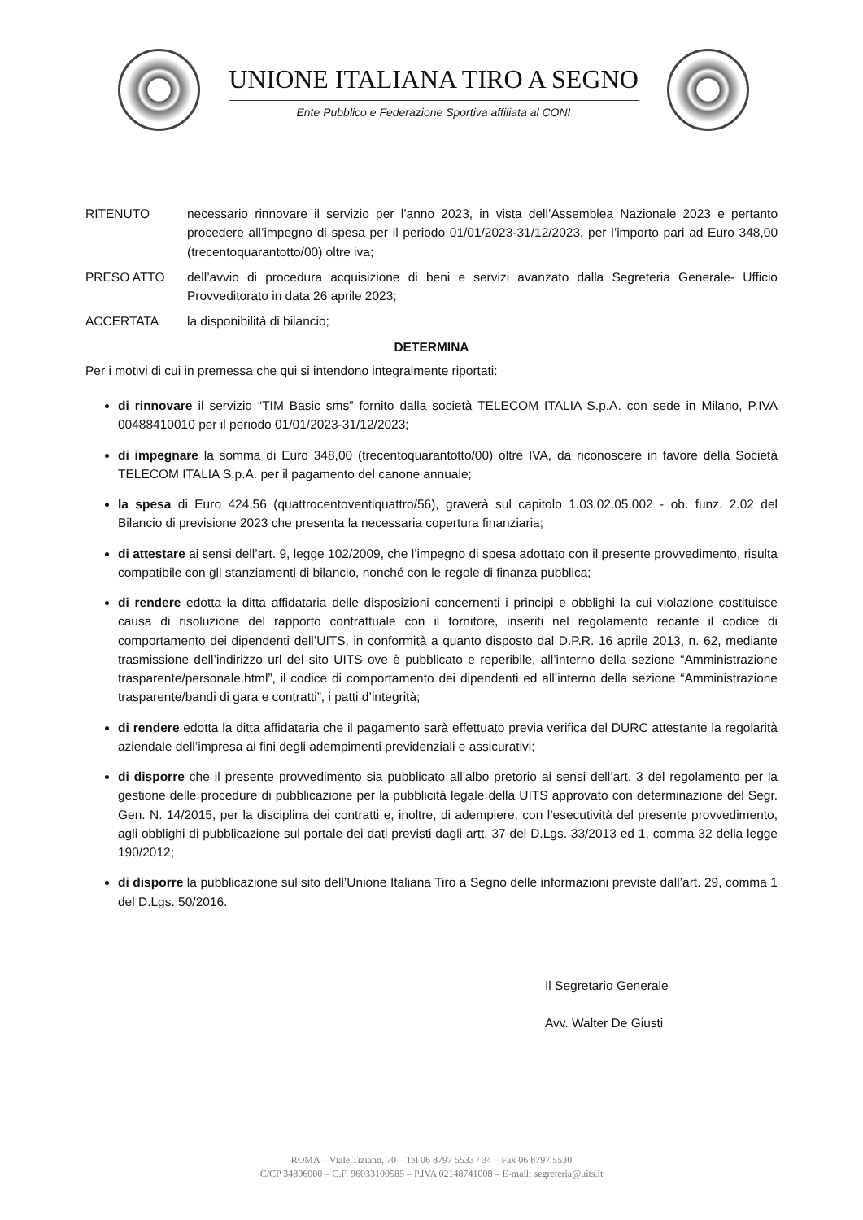UNIONE ITALIANA TIRO A SEGNO
Ente Pubblico e Federazione Sportiva affiliata al CONI
RITENUTO necessario rinnovare il servizio per l’anno 2023, in vista dell’Assemblea Nazionale 2023 e pertanto procedere all’impegno di spesa per il periodo 01/01/2023-31/12/2023, per l’importo pari ad Euro 348,00 (trecentoquarantotto/00) oltre iva;
PRESO ATTO dell’avvio di procedura acquisizione di beni e servizi avanzato dalla Segreteria Generale- Ufficio Provveditorato in data 26 aprile 2023;
ACCERTATA la disponibilità di bilancio;
DETERMINA
Per i motivi di cui in premessa che qui si intendono integralmente riportati:
di rinnovare il servizio “TIM Basic sms” fornito dalla società TELECOM ITALIA S.p.A. con sede in Milano, P.IVA 00488410010 per il periodo 01/01/2023-31/12/2023;
di impegnare la somma di Euro 348,00 (trecentoquarantotto/00) oltre IVA, da riconoscere in favore della Società TELECOM ITALIA S.p.A. per il pagamento del canone annuale;
la spesa di Euro 424,56 (quattrocentoventiquattro/56), graverà sul capitolo 1.03.02.05.002 - ob. funz. 2.02 del Bilancio di previsione 2023 che presenta la necessaria copertura finanziaria;
di attestare ai sensi dell’art. 9, legge 102/2009, che l’impegno di spesa adottato con il presente provvedimento, risulta compatibile con gli stanziamenti di bilancio, nonché con le regole di finanza pubblica;
di rendere edotta la ditta affidataria delle disposizioni concernenti i principi e obblighi la cui violazione costituisce causa di risoluzione del rapporto contrattuale con il fornitore, inseriti nel regolamento recante il codice di comportamento dei dipendenti dell’UITS, in conformità a quanto disposto dal D.P.R. 16 aprile 2013, n. 62, mediante trasmissione dell’indirizzo url del sito UITS ove è pubblicato e reperibile, all’interno della sezione “Amministrazione trasparente/personale.html”, il codice di comportamento dei dipendenti ed all’interno della sezione “Amministrazione trasparente/bandi di gara e contratti”, i patti d’integrità;
di rendere edotta la ditta affidataria che il pagamento sarà effettuato previa verifica del DURC attestante la regolarità aziendale dell’impresa ai fini degli adempimenti previdenziali e assicurativi;
di disporre che il presente provvedimento sia pubblicato all’albo pretorio ai sensi dell’art. 3 del regolamento per la gestione delle procedure di pubblicazione per la pubblicità legale della UITS approvato con determinazione del Segr. Gen. N. 14/2015, per la disciplina dei contratti e, inoltre, di adempiere, con l’esecutività del presente provvedimento, agli obblighi di pubblicazione sul portale dei dati previsti dagli artt. 37 del D.Lgs. 33/2013 ed 1, comma 32 della legge 190/2012;
di disporre la pubblicazione sul sito dell’Unione Italiana Tiro a Segno delle informazioni previste dall’art. 29, comma 1 del D.Lgs. 50/2016.
Il Segretario Generale
Avv. Walter De Giusti
ROMA – Viale Tiziano, 70 – Tel 06 8797 5533 / 34 – Fax 06 8797 5530
C/CP 34806000 – C.F. 96033100585 – P.IVA 02148741008 – E-mail: segreteria@uits.it